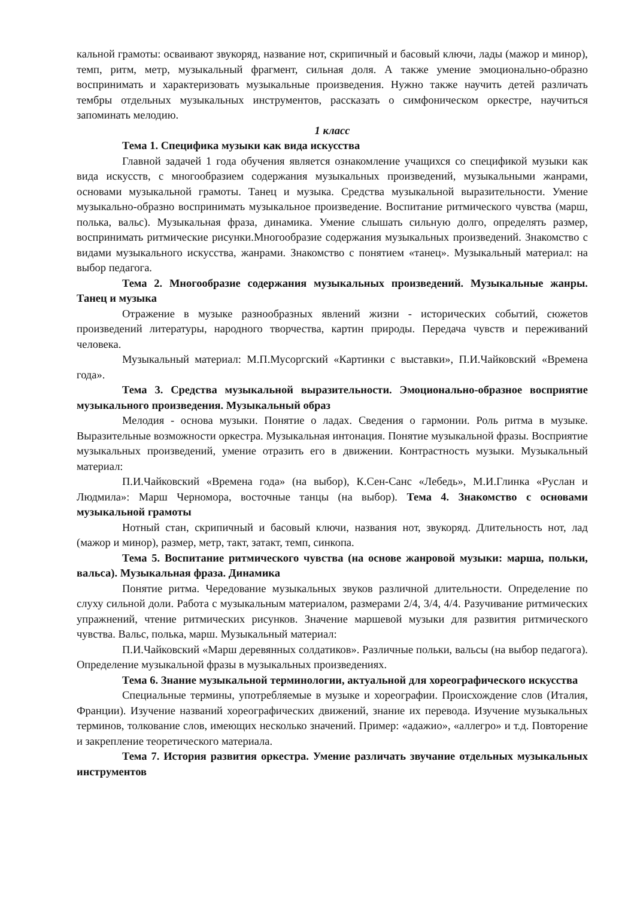кальной грамоты: осваивают звукоряд, название нот, скрипичный и басовый ключи, лады (мажор и минор), темп, ритм, метр, музыкальный фрагмент, сильная доля. А также умение эмоционально-образно воспринимать и характеризовать музыкальные произведения. Нужно также научить детей различать тембры отдельных музыкальных инструментов, рассказать о симфоническом оркестре, научиться запоминать мелодию.
1 класс
Тема 1. Специфика музыки как вида искусства
Главной задачей 1 года обучения является ознакомление учащихся со спецификой музыки как вида искусств, с многообразием содержания музыкальных произведений, музыкальными жанрами, основами музыкальной грамоты. Танец и музыка. Средства музыкальной выразительности. Умение музыкально-образно воспринимать музыкальное произведение. Воспитание ритмического чувства (марш, полька, вальс). Музыкальная фраза, динамика. Умение слышать сильную долго, определять размер, воспринимать ритмические рисунки.Многообразие содержания музыкальных произведений. Знакомство с видами музыкального искусства, жанрами. Знакомство с понятием «танец». Музыкальный материал: на выбор педагога.
Тема 2. Многообразие содержания музыкальных произведений. Музыкальные жанры. Танец и музыка
Отражение в музыке разнообразных явлений жизни - исторических событий, сюжетов произведений литературы, народного творчества, картин природы. Передача чувств и переживаний человека.
Музыкальный материал: М.П.Мусоргский «Картинки с выставки», П.И.Чайковский «Времена года».
Тема 3. Средства музыкальной выразительности. Эмоционально-образное восприятие музыкального произведения. Музыкальный образ
Мелодия - основа музыки. Понятие о ладах. Сведения о гармонии. Роль ритма в музыке. Выразительные возможности оркестра. Музыкальная интонация. Понятие музыкальной фразы. Восприятие музыкальных произведений, умение отразить его в движении. Контрастность музыки. Музыкальный материал:
П.И.Чайковский «Времена года» (на выбор), К.Сен-Санс «Лебедь», М.И.Глинка «Руслан и Людмила»: Марш Черномора, восточные танцы (на выбор). Тема 4. Знакомство с основами музыкальной грамоты
Нотный стан, скрипичный и басовый ключи, названия нот, звукоряд. Длительность нот, лад (мажор и минор), размер, метр, такт, затакт, темп, синкопа.
Тема 5. Воспитание ритмического чувства (на основе жанровой музыки: марша, польки, вальса). Музыкальная фраза. Динамика
Понятие ритма. Чередование музыкальных звуков различной длительности. Определение по слуху сильной доли. Работа с музыкальным материалом, размерами 2/4, 3/4, 4/4. Разучивание ритмических упражнений, чтение ритмических рисунков. Значение маршевой музыки для развития ритмического чувства. Вальс, полька, марш. Музыкальный материал:
П.И.Чайковский «Марш деревянных солдатиков». Различные польки, вальсы (на выбор педагога). Определение музыкальной фразы в музыкальных произведениях.
Тема 6. Знание музыкальной терминологии, актуальной для хореографического искусства
Специальные термины, употребляемые в музыке и хореографии. Происхождение слов (Италия, Франции). Изучение названий хореографических движений, знание их перевода. Изучение музыкальных терминов, толкование слов, имеющих несколько значений. Пример: «адажио», «аллегро» и т.д. Повторение и закрепление теоретического материала.
Тема 7. История развития оркестра. Умение различать звучание отдельных музыкальных инструментов